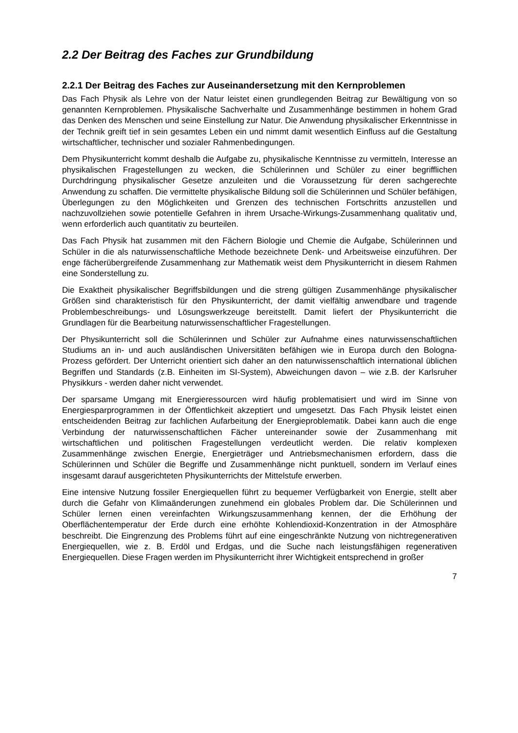2.2 Der Beitrag des Faches zur Grundbildung
2.2.1 Der Beitrag des Faches zur Auseinandersetzung mit den Kernproblemen
Das Fach Physik als Lehre von der Natur leistet einen grundlegenden Beitrag zur Bewältigung von so genannten Kernproblemen. Physikalische Sachverhalte und Zusammenhänge bestimmen in hohem Grad das Denken des Menschen und seine Einstellung zur Natur. Die Anwendung physikalischer Erkenntnisse in der Technik greift tief in sein gesamtes Leben ein und nimmt damit wesentlich Einfluss auf die Gestaltung wirtschaftlicher, technischer und sozialer Rahmenbedingungen.
Dem Physikunterricht kommt deshalb die Aufgabe zu, physikalische Kenntnisse zu vermitteln, Interesse an physikalischen Fragestellungen zu wecken, die Schülerinnen und Schüler zu einer begrifflichen Durchdringung physikalischer Gesetze anzuleiten und die Voraussetzung für deren sachgerechte Anwendung zu schaffen. Die vermittelte physikalische Bildung soll die Schülerinnen und Schüler befähigen, Überlegungen zu den Möglichkeiten und Grenzen des technischen Fortschritts anzustellen und nachzuvollziehen sowie potentielle Gefahren in ihrem Ursache-Wirkungs-Zusammenhang qualitativ und, wenn erforderlich auch quantitativ zu beurteilen.
Das Fach Physik hat zusammen mit den Fächern Biologie und Chemie die Aufgabe, Schülerinnen und Schüler in die als naturwissenschaftliche Methode bezeichnete Denk- und Arbeitsweise einzuführen. Der enge fächerübergreifende Zusammenhang zur Mathematik weist dem Physikunterricht in diesem Rahmen eine Sonderstellung zu.
Die Exaktheit physikalischer Begriffsbildungen und die streng gültigen Zusammenhänge physikalischer Größen sind charakteristisch für den Physikunterricht, der damit vielfältig anwendbare und tragende Problembeschreibungs- und Lösungswerkzeuge bereitstellt. Damit liefert der Physikunterricht die Grundlagen für die Bearbeitung naturwissenschaftlicher Fragestellungen.
Der Physikunterricht soll die Schülerinnen und Schüler zur Aufnahme eines naturwissenschaftlichen Studiums an in- und auch ausländischen Universitäten befähigen wie in Europa durch den Bologna-Prozess gefördert. Der Unterricht orientiert sich daher an den naturwissenschaftlich international üblichen Begriffen und Standards (z.B. Einheiten im SI-System), Abweichungen davon – wie z.B. der Karlsruher Physikkurs - werden daher nicht verwendet.
Der sparsame Umgang mit Energieressourcen wird häufig problematisiert und wird im Sinne von Energiesparprogrammen in der Öffentlichkeit akzeptiert und umgesetzt. Das Fach Physik leistet einen entscheidenden Beitrag zur fachlichen Aufarbeitung der Energieproblematik. Dabei kann auch die enge Verbindung der naturwissenschaftlichen Fächer untereinander sowie der Zusammenhang mit wirtschaftlichen und politischen Fragestellungen verdeutlicht werden. Die relativ komplexen Zusammenhänge zwischen Energie, Energieträger und Antriebsmechanismen erfordern, dass die Schülerinnen und Schüler die Begriffe und Zusammenhänge nicht punktuell, sondern im Verlauf eines insgesamt darauf ausgerichteten Physikunterrichts der Mittelstufe erwerben.
Eine intensive Nutzung fossiler Energiequellen führt zu bequemer Verfügbarkeit von Energie, stellt aber durch die Gefahr von Klimaänderungen zunehmend ein globales Problem dar. Die Schülerinnen und Schüler lernen einen vereinfachten Wirkungszusammenhang kennen, der die Erhöhung der Oberflächentemperatur der Erde durch eine erhöhte Kohlendioxid-Konzentration in der Atmosphäre beschreibt. Die Eingrenzung des Problems führt auf eine eingeschränkte Nutzung von nichtregenerativen Energiequellen, wie z. B. Erdöl und Erdgas, und die Suche nach leistungsfähigen regenerativen Energiequellen. Diese Fragen werden im Physikunterricht ihrer Wichtigkeit entsprechend in großer
7